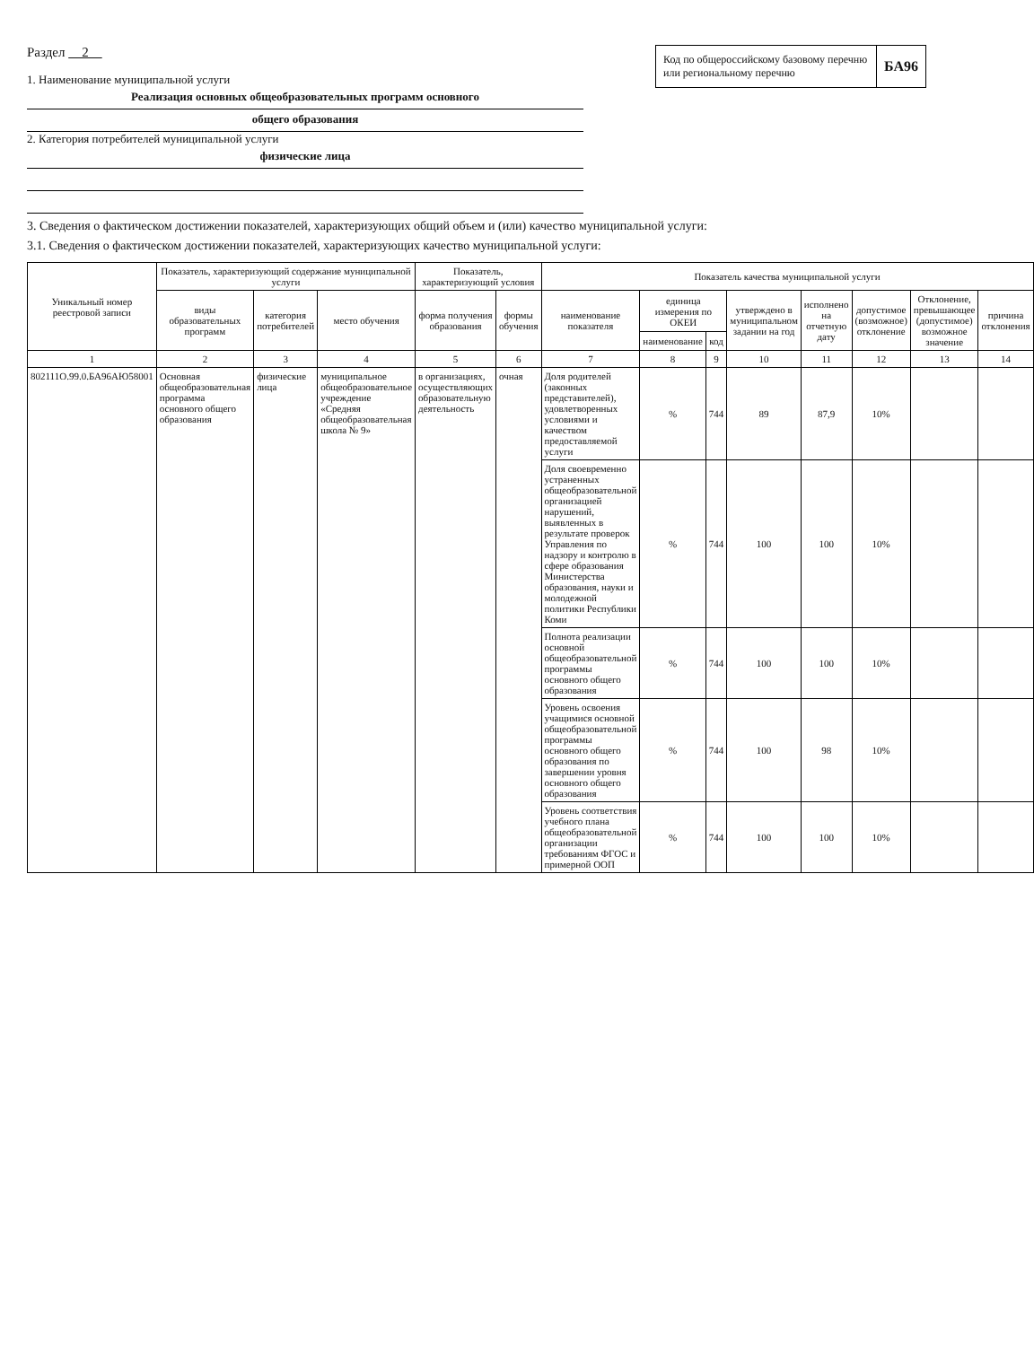Раздел 2
1. Наименование муниципальной услуги
Реализация основных общеобразовательных программ основного
общего образования
2. Категория потребителей муниципальной услуги
физические лица
Код по общероссийскому базовому перечню или региональному перечню
БА96
3. Сведения о фактическом достижении показателей, характеризующих общий объем и (или) качество муниципальной услуги:
3.1. Сведения о фактическом достижении показателей, характеризующих качество муниципальной услуги:
| Уникальный номер реестровой записи | Показатель, характеризующий содержание муниципальной услуги | | | Показатель, характеризующий условия | | Показатель качества муниципальной услуги | | | | | | | |
| --- | --- | --- | --- | --- | --- | --- | --- | --- | --- | --- | --- | --- | --- |
| | виды образовательных программ | категория потребителей | место обучения | форма получения образования | формы обучения | наименование показателя | единица измерения по ОКЕИ | | утверждено в муниципальном задании на год | исполнено на отчетную дату | допустимое (возможное) отклонение | Отклонение, превышающее (допустимое) возможное значение | причина отклонения |
| | | | | | | | наименование | код | | | | | |
| 1 | 2 | 3 | 4 | 5 | 6 | 7 | 8 | 9 | 10 | 11 | 12 | 13 | 14 |
| 802111О.99.0.БА96АЮ58001 | Основная общеобразовательная программа основного общего образования | физические лица | муниципальное общеобразовательное учреждение «Средняя общеобразовательная школа № 9» | в организациях, осуществляющих образовательную деятельность | очная | Доля родителей (законных представителей), удовлетворенных условиями и качеством предоставляемой услуги | % | 744 | 89 | 87,9 | 10% | | |
| | | | | | | Доля своевременно устраненных общеобразовательной организацией нарушений, выявленных в результате проверок Управления по надзору и контролю в сфере образования Министерства образования, науки и молодежной политики Республики Коми | % | 744 | 100 | 100 | 10% | | |
| | | | | | | Полнота реализации основной общеобразовательной программы основного общего образования | % | 744 | 100 | 100 | 10% | | |
| | | | | | | Уровень освоения учащимися основной общеобразовательной программы основного общего образования по завершении уровня основного общего образования | % | 744 | 100 | 98 | 10% | | |
| | | | | | | Уровень соответствия учебного плана общеобразовательной организации требованиям ФГОС и примерной ООП | % | 744 | 100 | 100 | 10% | | |